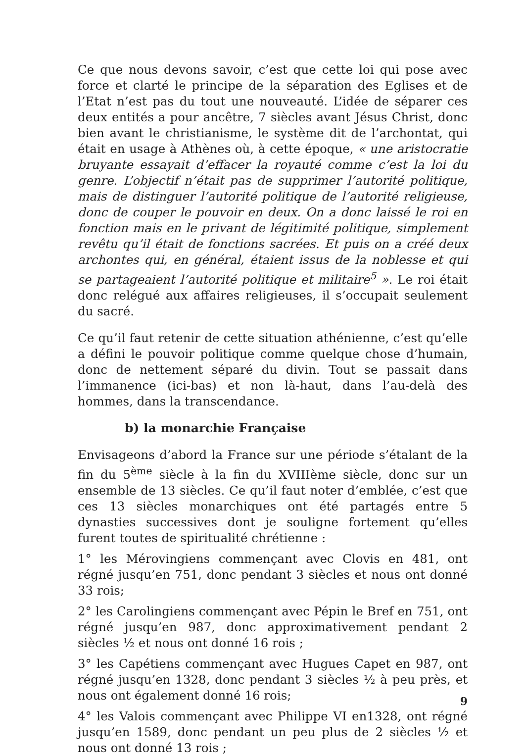Ce que nous devons savoir, c’est que cette loi qui pose avec force et clarté le principe de la séparation des Eglises et de l’Etat n’est pas du tout une nouveauté. L’idée de séparer ces deux entités a pour ancêtre, 7 siècles avant Jésus Christ, donc bien avant le christianisme, le système dit de l’archontat, qui était en usage à Athènes où, à cette époque, « une aristocratie bruyante essayait d’effacer la royauté comme c’est la loi du genre. L’objectif n’était pas de supprimer l’autorité politique, mais de distinguer l’autorité politique de l’autorité religieuse, donc de couper le pouvoir en deux. On a donc laissé le roi en fonction mais en le privant de légitimité politique, simplement revêtu qu’il était de fonctions sacrées. Et puis on a créé deux archontes qui, en général, étaient issus de la noblesse et qui se partageaient l’autorité politique et militaire<sup>5</sup> ». Le roi était donc relégué aux affaires religieuses, il s’occupait seulement du sacré.
Ce qu’il faut retenir de cette situation athénienne, c’est qu’elle a défini le pouvoir politique comme quelque chose d’humain, donc de nettement séparé du divin. Tout se passait dans l’immanence (ici-bas) et non là-haut, dans l’au-delà des hommes, dans la transcendance.
b) la monarchie Française
Envisageons d’abord la France sur une période s’étalant de la fin du 5<sup>ème</sup> siècle à la fin du XVIIIème siècle, donc sur un ensemble de 13 siècles. Ce qu’il faut noter d’emblée, c’est que ces 13 siècles monarchiques ont été partagés entre 5 dynasties successives dont je souligne fortement qu’elles furent toutes de spiritualité chrétienne :
1° les Mérovingiens commençant avec Clovis en 481, ont régné jusqu’en 751, donc pendant 3 siècles et nous ont donné 33 rois;
2° les Carolingiens commençant avec Pépin le Bref en 751, ont régné jusqu’en 987, donc approximativement pendant 2 siècles ½ et nous ont donné 16 rois ;
3° les Capétiens commençant avec Hugues Capet en 987, ont régné jusqu’en 1328, donc pendant 3 siècles ½ à peu près, et nous ont également donné 16 rois;
4° les Valois commençant avec Philippe VI en1328, ont régné jusqu’en 1589, donc pendant un peu plus de 2 siècles ½ et nous ont donné 13 rois ;
9